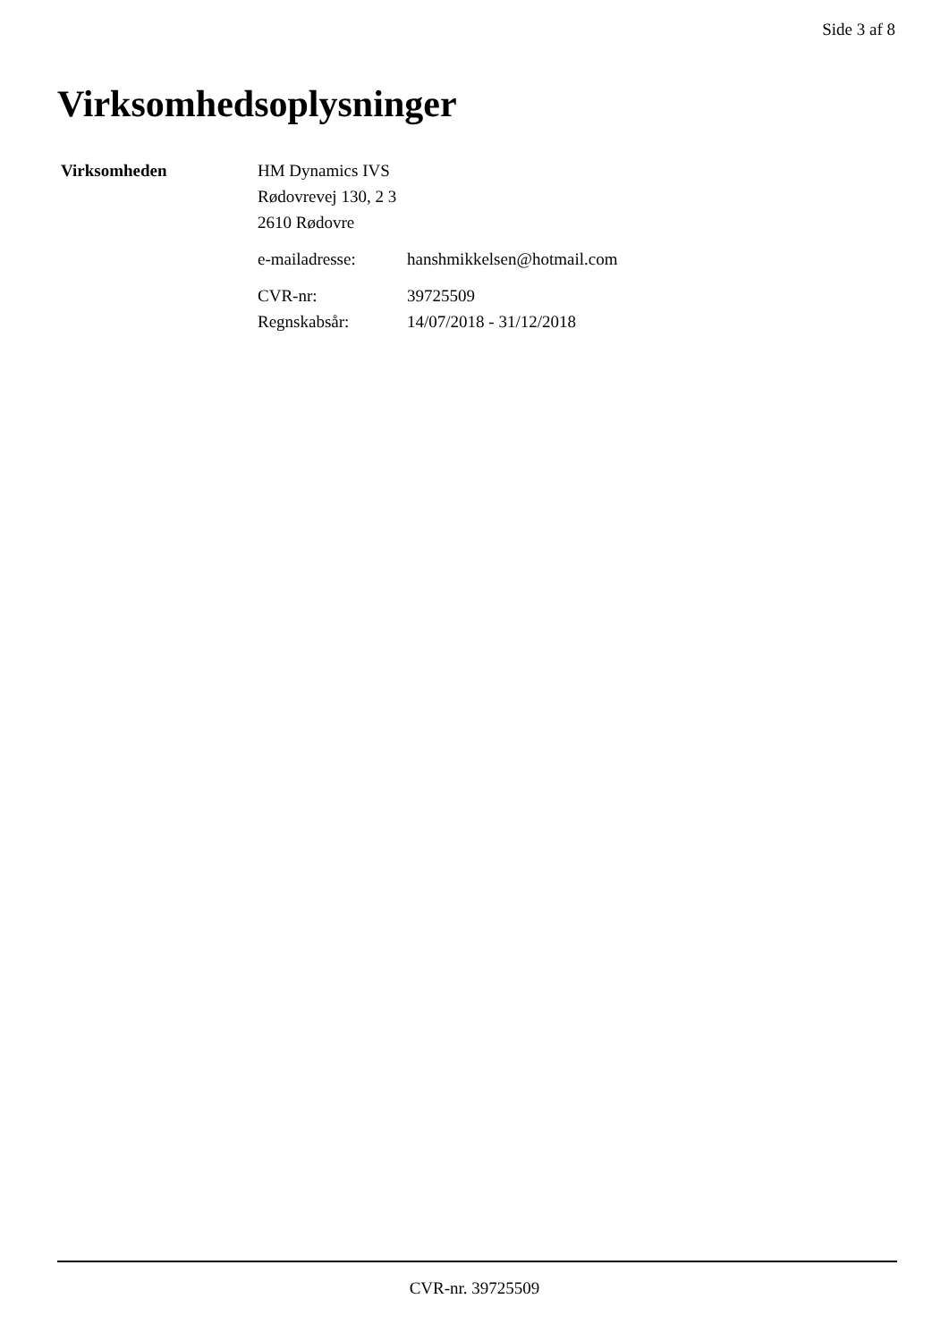Side 3 af 8
Virksomhedsoplysninger
| Virksomheden | HM Dynamics IVS Rødovrevej 130, 2 3 2610 Rødovre | |
| | e-mailadresse: | hanshmikkelsen@hotmail.com |
| | CVR-nr: | 39725509 |
| | Regnskabsår: | 14/07/2018 - 31/12/2018 |
CVR-nr. 39725509